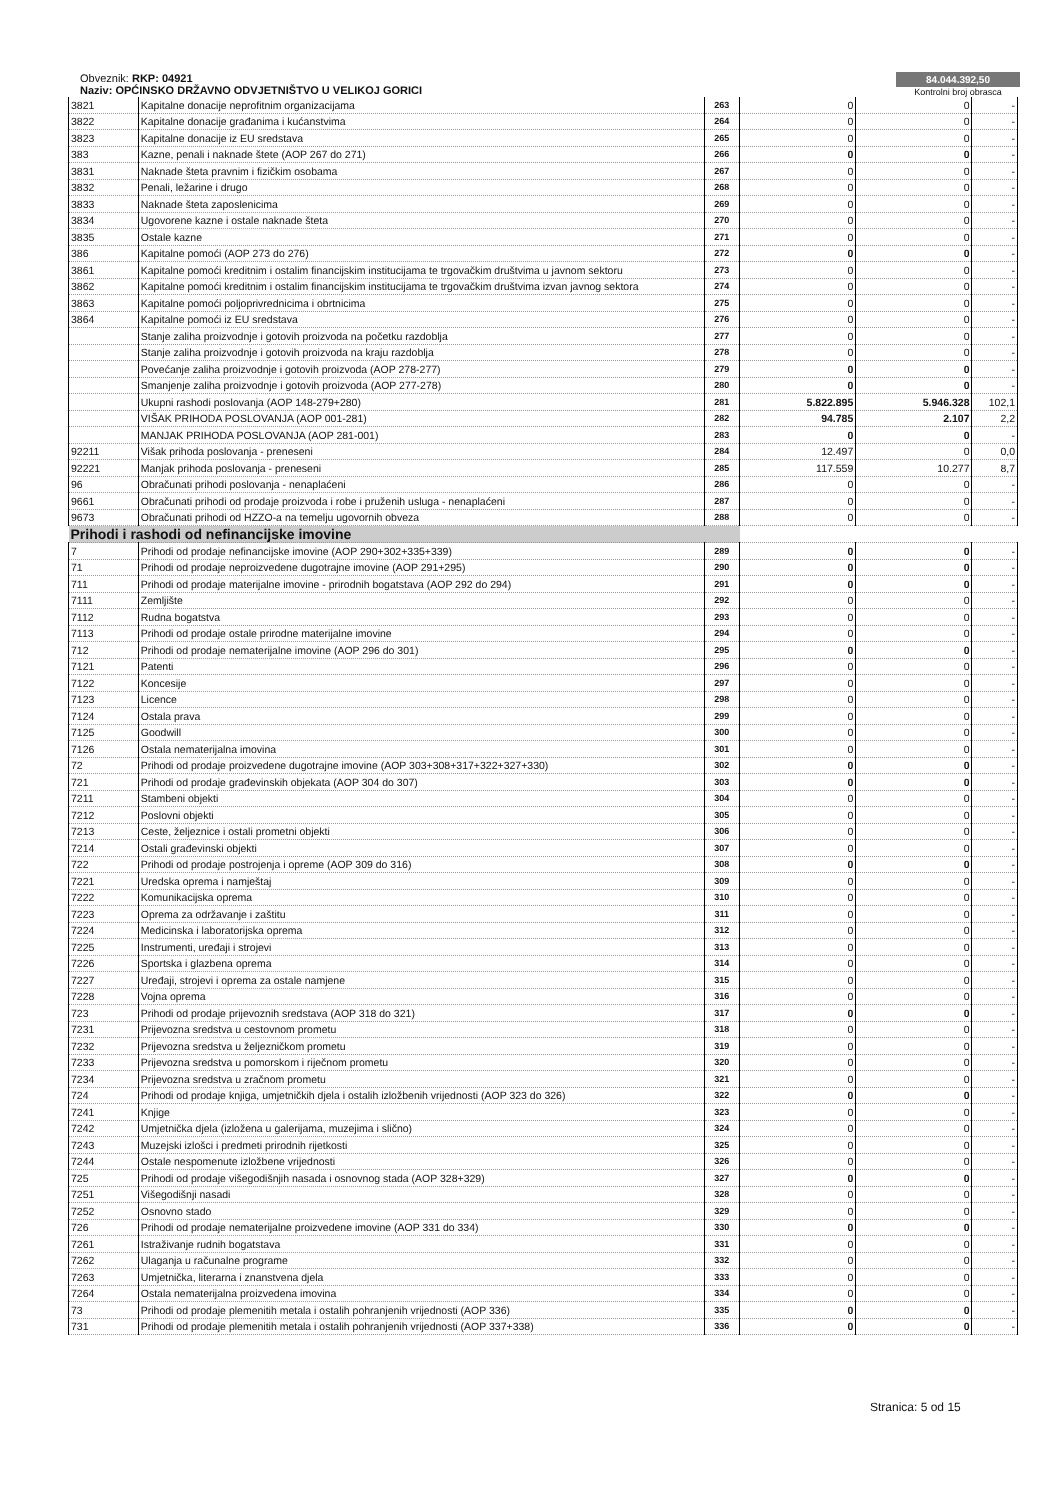Obveznik: RKP: 04921
Naziv: OPĆINSKO DRŽAVNO ODVJETNIŠTVO U VELIKOJ GORICI
84.044.392,50
Kontrolni broj obrasca
| 3821 | Kapitalne donacije neprofitnim organizacijama | 263 | 0 | 0 | - |
| 3822 | Kapitalne donacije građanima i kućanstvima | 264 | 0 | 0 | - |
| 3823 | Kapitalne donacije iz EU sredstava | 265 | 0 | 0 | - |
| 383 | Kazne, penali i naknade štete (AOP 267 do 271) | 266 | 0 | 0 | - |
| 3831 | Naknade šteta pravnim i fizičkim osobama | 267 | 0 | 0 | - |
| 3832 | Penali, ležarine i drugo | 268 | 0 | 0 | - |
| 3833 | Naknade šteta zaposlenicima | 269 | 0 | 0 | - |
| 3834 | Ugovorene kazne i ostale naknade šteta | 270 | 0 | 0 | - |
| 3835 | Ostale kazne | 271 | 0 | 0 | - |
| 386 | Kapitalne pomoći (AOP 273 do 276) | 272 | 0 | 0 | - |
| 3861 | Kapitalne pomoći kreditnim i ostalim financijskim institucijama te trgovačkim društvima u javnom sektoru | 273 | 0 | 0 | - |
| 3862 | Kapitalne pomoći kreditnim i ostalim financijskim institucijama te trgovačkim društvima izvan javnog sektora | 274 | 0 | 0 | - |
| 3863 | Kapitalne pomoći poljoprivrednicima i obrtnicima | 275 | 0 | 0 | - |
| 3864 | Kapitalne pomoći iz EU sredstava | 276 | 0 | 0 | - |
| | Stanje zaliha proizvodnje i gotovih proizvoda na početku razdoblja | 277 | 0 | 0 | - |
| | Stanje zaliha proizvodnje i gotovih proizvoda na kraju razdoblja | 278 | 0 | 0 | - |
| | Povećanje zaliha proizvodnje i gotovih proizvoda (AOP 278-277) | 279 | 0 | 0 | - |
| | Smanjenje zaliha proizvodnje i gotovih proizvoda (AOP 277-278) | 280 | 0 | 0 | - |
| | Ukupni rashodi poslovanja (AOP 148-279+280) | 281 | 5.822.895 | 5.946.328 | 102,1 |
| | VIŠAK PRIHODA POSLOVANJA (AOP 001-281) | 282 | 94.785 | 2.107 | 2,2 |
| | MANJAK PRIHODA POSLOVANJA (AOP 281-001) | 283 | 0 | 0 | - |
| 92211 | Višak prihoda poslovanja - preneseni | 284 | 12.497 | 0 | 0,0 |
| 92221 | Manjak prihoda poslovanja - preneseni | 285 | 117.559 | 10.277 | 8,7 |
| 96 | Obračunati prihodi poslovanja - nenaplaćeni | 286 | 0 | 0 | - |
| 9661 | Obračunati prihodi od prodaje proizvoda i robe i pruženih usluga - nenaplaćeni | 287 | 0 | 0 | - |
| 9673 | Obračunati prihodi od HZZO-a na temelju ugovornih obveza | 288 | 0 | 0 | - |
| Prihodi i rashodi od nefinancijske imovine | | | | | |
| 7 | Prihodi od prodaje nefinancijske imovine (AOP 290+302+335+339) | 289 | 0 | 0 | - |
| 71 | Prihodi od prodaje neproizvedene dugotrajne imovine (AOP 291+295) | 290 | 0 | 0 | - |
| 711 | Prihodi od prodaje materijalne imovine - prirodnih bogatstava (AOP 292 do 294) | 291 | 0 | 0 | - |
| 7111 | Zemljište | 292 | 0 | 0 | - |
| 7112 | Rudna bogatstva | 293 | 0 | 0 | - |
| 7113 | Prihodi od prodaje ostale prirodne materijalne imovine | 294 | 0 | 0 | - |
| 712 | Prihodi od prodaje nematerijalne imovine (AOP 296 do 301) | 295 | 0 | 0 | - |
| 7121 | Patenti | 296 | 0 | 0 | - |
| 7122 | Koncesije | 297 | 0 | 0 | - |
| 7123 | Licence | 298 | 0 | 0 | - |
| 7124 | Ostala prava | 299 | 0 | 0 | - |
| 7125 | Goodwill | 300 | 0 | 0 | - |
| 7126 | Ostala nematerijalna imovina | 301 | 0 | 0 | - |
| 72 | Prihodi od prodaje proizvedene dugotrajne imovine (AOP 303+308+317+322+327+330) | 302 | 0 | 0 | - |
| 721 | Prihodi od prodaje građevinskih objekata (AOP 304 do 307) | 303 | 0 | 0 | - |
| 7211 | Stambeni objekti | 304 | 0 | 0 | - |
| 7212 | Poslovni objekti | 305 | 0 | 0 | - |
| 7213 | Ceste, željeznice i ostali prometni objekti | 306 | 0 | 0 | - |
| 7214 | Ostali građevinski objekti | 307 | 0 | 0 | - |
| 722 | Prihodi od prodaje postrojenja i opreme (AOP 309 do 316) | 308 | 0 | 0 | - |
| 7221 | Uredska oprema i namještaj | 309 | 0 | 0 | - |
| 7222 | Komunikacijska oprema | 310 | 0 | 0 | - |
| 7223 | Oprema za održavanje i zaštitu | 311 | 0 | 0 | - |
| 7224 | Medicinska i laboratorijska oprema | 312 | 0 | 0 | - |
| 7225 | Instrumenti, uređaji i strojevi | 313 | 0 | 0 | - |
| 7226 | Sportska i glazbena oprema | 314 | 0 | 0 | - |
| 7227 | Uređaji, strojevi i oprema za ostale namjene | 315 | 0 | 0 | - |
| 7228 | Vojna oprema | 316 | 0 | 0 | - |
| 723 | Prihodi od prodaje prijevoznih sredstava (AOP 318 do 321) | 317 | 0 | 0 | - |
| 7231 | Prijevozna sredstva u cestovnom prometu | 318 | 0 | 0 | - |
| 7232 | Prijevozna sredstva u željezničkom prometu | 319 | 0 | 0 | - |
| 7233 | Prijevozna sredstva u pomorskom i riječnom prometu | 320 | 0 | 0 | - |
| 7234 | Prijevozna sredstva u zračnom prometu | 321 | 0 | 0 | - |
| 724 | Prihodi od prodaje knjiga, umjetničkih djela i ostalih izložbenih vrijednosti (AOP 323 do 326) | 322 | 0 | 0 | - |
| 7241 | Knjige | 323 | 0 | 0 | - |
| 7242 | Umjetnička djela (izložena u galerijama, muzejima i slično) | 324 | 0 | 0 | - |
| 7243 | Muzejski izlošci i predmeti prirodnih rijetkosti | 325 | 0 | 0 | - |
| 7244 | Ostale nespomenute izložbene vrijednosti | 326 | 0 | 0 | - |
| 725 | Prihodi od prodaje višegodišnjih nasada i osnovnog stada (AOP 328+329) | 327 | 0 | 0 | - |
| 7251 | Višegodišnji nasadi | 328 | 0 | 0 | - |
| 7252 | Osnovno stado | 329 | 0 | 0 | - |
| 726 | Prihodi od prodaje nematerijalne proizvedene imovine (AOP 331 do 334) | 330 | 0 | 0 | - |
| 7261 | Istraživanje rudnih bogatstava | 331 | 0 | 0 | - |
| 7262 | Ulaganja u računalne programe | 332 | 0 | 0 | - |
| 7263 | Umjetnička, literarna i znanstvena djela | 333 | 0 | 0 | - |
| 7264 | Ostala nematerijalna proizvedena imovina | 334 | 0 | 0 | - |
| 73 | Prihodi od prodaje plemenitih metala i ostalih pohranjenih vrijednosti (AOP 336) | 335 | 0 | 0 | - |
| 731 | Prihodi od prodaje plemenitih metala i ostalih pohranjenih vrijednosti (AOP 337+338) | 336 | 0 | 0 | - |
Stranica: 5 od 15